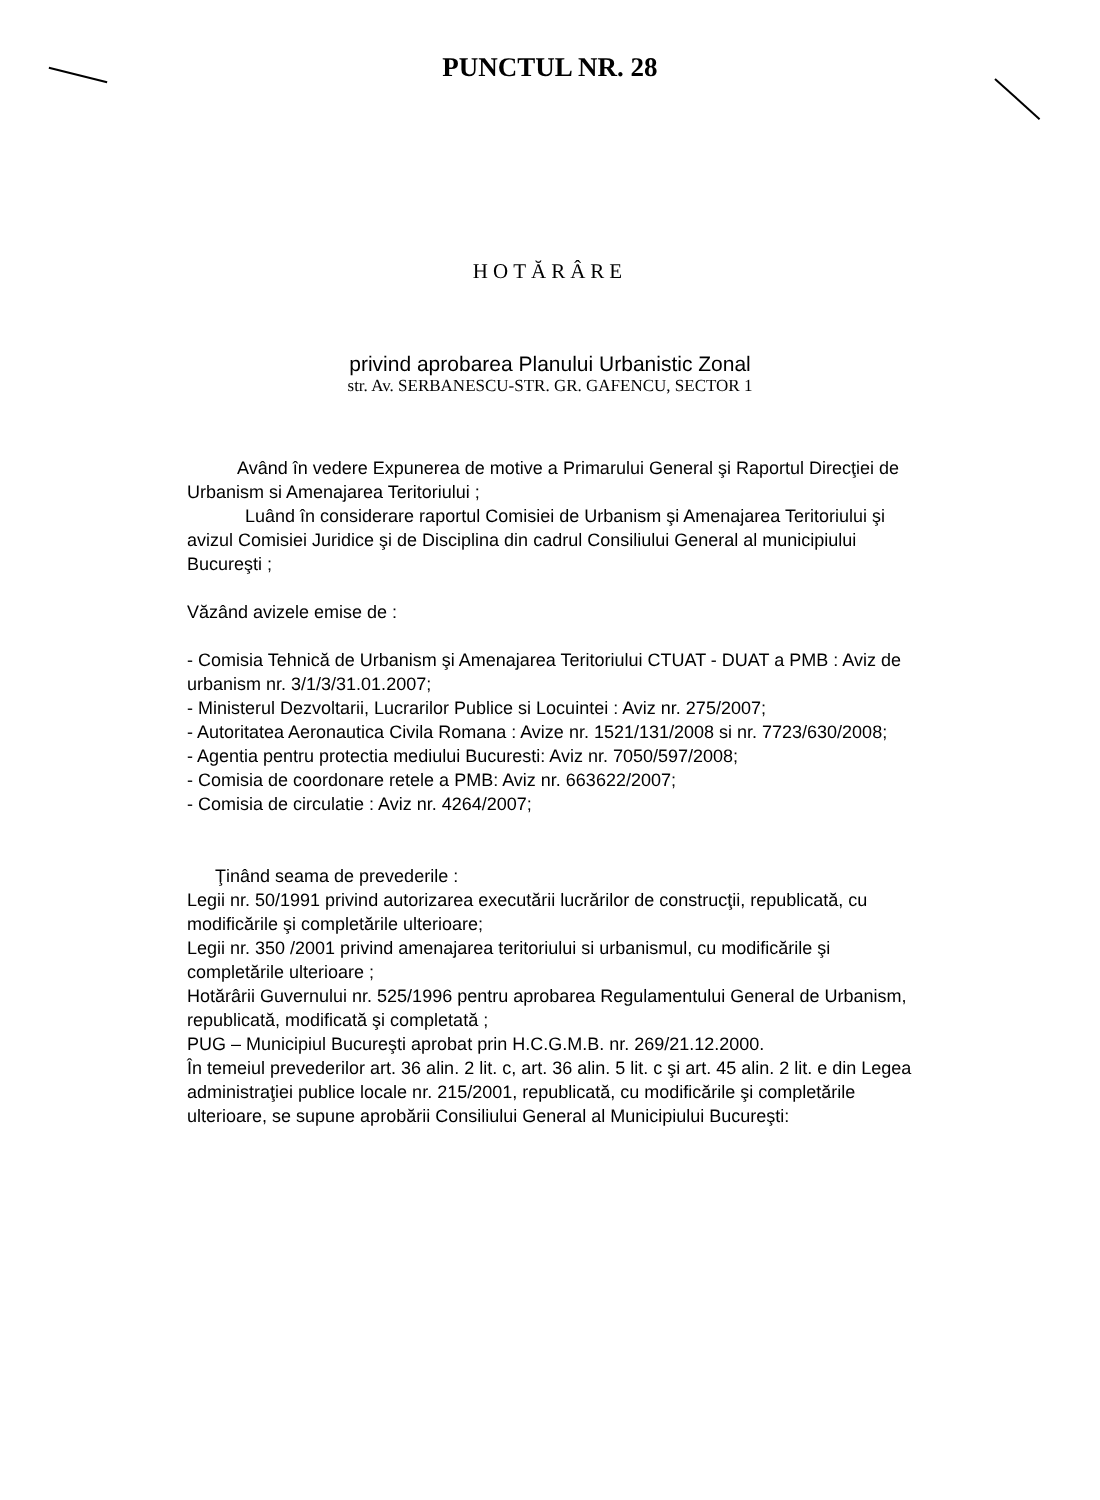PUNCTUL NR. 28
HOTĂRÂRE
privind aprobarea Planului Urbanistic Zonal
str. Av. SERBANESCU-STR. GR. GAFENCU, SECTOR 1
Având în vedere Expunerea de motive a Primarului General şi Raportul Direcţiei de Urbanism si Amenajarea Teritoriului ;
Luând în considerare raportul Comisiei de Urbanism şi Amenajarea Teritoriului şi avizul Comisiei Juridice şi de Disciplina din cadrul Consiliului General al municipiului Bucureşti ;
Văzând avizele emise de :
- Comisia Tehnică de Urbanism şi Amenajarea Teritoriului CTUAT - DUAT a PMB : Aviz de urbanism nr. 3/1/3/31.01.2007;
- Ministerul Dezvoltarii, Lucrarilor Publice si Locuintei : Aviz nr. 275/2007;
- Autoritatea Aeronautica Civila Romana : Avize nr. 1521/131/2008 si nr. 7723/630/2008;
- Agentia pentru protectia mediului Bucuresti: Aviz nr. 7050/597/2008;
- Comisia de coordonare retele a PMB: Aviz nr. 663622/2007;
- Comisia de circulatie : Aviz nr. 4264/2007;
Ţinând seama de prevederile :
Legii nr. 50/1991 privind autorizarea executării lucrărilor de construcţii, republicată, cu modificările şi completările ulterioare;
Legii nr. 350 /2001 privind amenajarea teritoriului si urbanismul, cu modificările şi completările ulterioare ;
Hotărârii Guvernului nr. 525/1996 pentru aprobarea Regulamentului General de Urbanism, republicată, modificată şi completată ;
PUG – Municipiul Bucureşti aprobat prin H.C.G.M.B. nr. 269/21.12.2000.
În temeiul prevederilor art. 36 alin. 2 lit. c, art. 36 alin. 5 lit. c şi art. 45 alin. 2 lit. e din Legea administraţiei publice locale nr. 215/2001, republicată, cu modificările şi completările ulterioare, se supune aprobării Consiliului General al Municipiului Bucureşti: